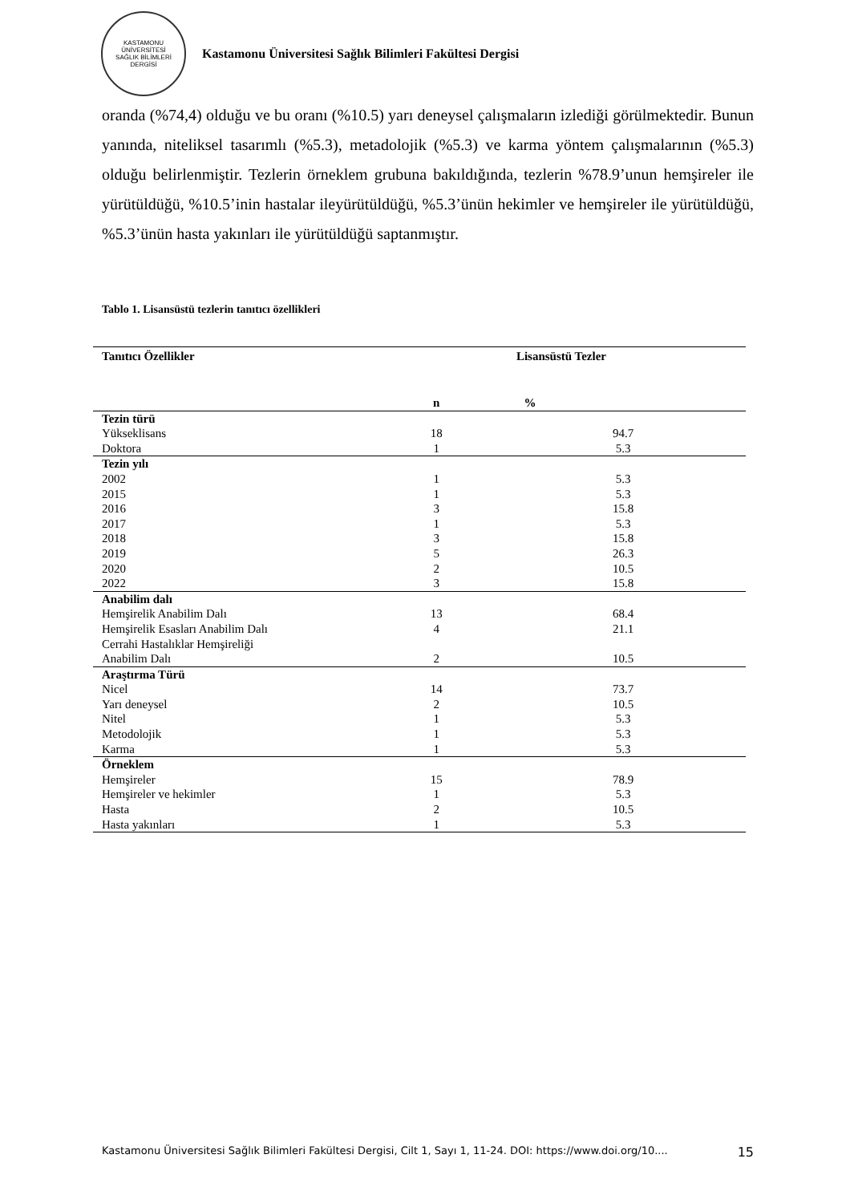KASTAMONU ÜNİVERSİTESİ
SAĞLIK BİLİMLERİ DERGİSİ
Kastamonu Üniversitesi Sağlık Bilimleri Fakültesi Dergisi
oranda (%74,4) olduğu ve bu oranı (%10.5) yarı deneysel çalışmaların izlediği görülmektedir. Bunun yanında, niteliksel tasarımlı (%5.3), metadolojik (%5.3) ve karma yöntem çalışmalarının (%5.3) olduğu belirlenmiştir. Tezlerin örneklem grubuna bakıldığında, tezlerin %78.9’unun hemşireler ile yürütüldüğü, %10.5’inin hastalar ileyürütüldüğü, %5.3’ünün hekimler ve hemşireler ile yürütüldüğü, %5.3’ünün hasta yakınları ile yürütüldüğü saptanmıştır.
Tablo 1. Lisansüstü tezlerin tanıtıcı özellikleri
| Tanıtıcı Özellikler | Lisansüstü Tezler | |
| --- | --- | --- |
| | n | % |
| Tezin türü | | |
| Yükseklisans | 18 | 94.7 |
| Doktora | 1 | 5.3 |
| Tezin yılı | | |
| 2002 | 1 | 5.3 |
| 2015 | 1 | 5.3 |
| 2016 | 3 | 15.8 |
| 2017 | 1 | 5.3 |
| 2018 | 3 | 15.8 |
| 2019 | 5 | 26.3 |
| 2020 | 2 | 10.5 |
| 2022 | 3 | 15.8 |
| Anabilim dalı | | |
| Hemşirelik Anabilim Dalı | 13 | 68.4 |
| Hemşirelik Esasları Anabilim Dalı | 4 | 21.1 |
| Cerrahi Hastalıklar Hemşireliği | | |
| Anabilim Dalı | 2 | 10.5 |
| Araştırma Türü | | |
| Nicel | 14 | 73.7 |
| Yarı deneysel | 2 | 10.5 |
| Nitel | 1 | 5.3 |
| Metodolojik | 1 | 5.3 |
| Karma | 1 | 5.3 |
| Örneklem | | |
| Hemşireler | 15 | 78.9 |
| Hemşireler ve hekimler | 1 | 5.3 |
| Hasta | 2 | 10.5 |
| Hasta yakınları | 1 | 5.3 |
Kastamonu Üniversitesi Sağlık Bilimleri Fakültesi Dergisi, Cilt 1, Sayı 1, 11-24. DOI: https://www.doi.org/10.... 15